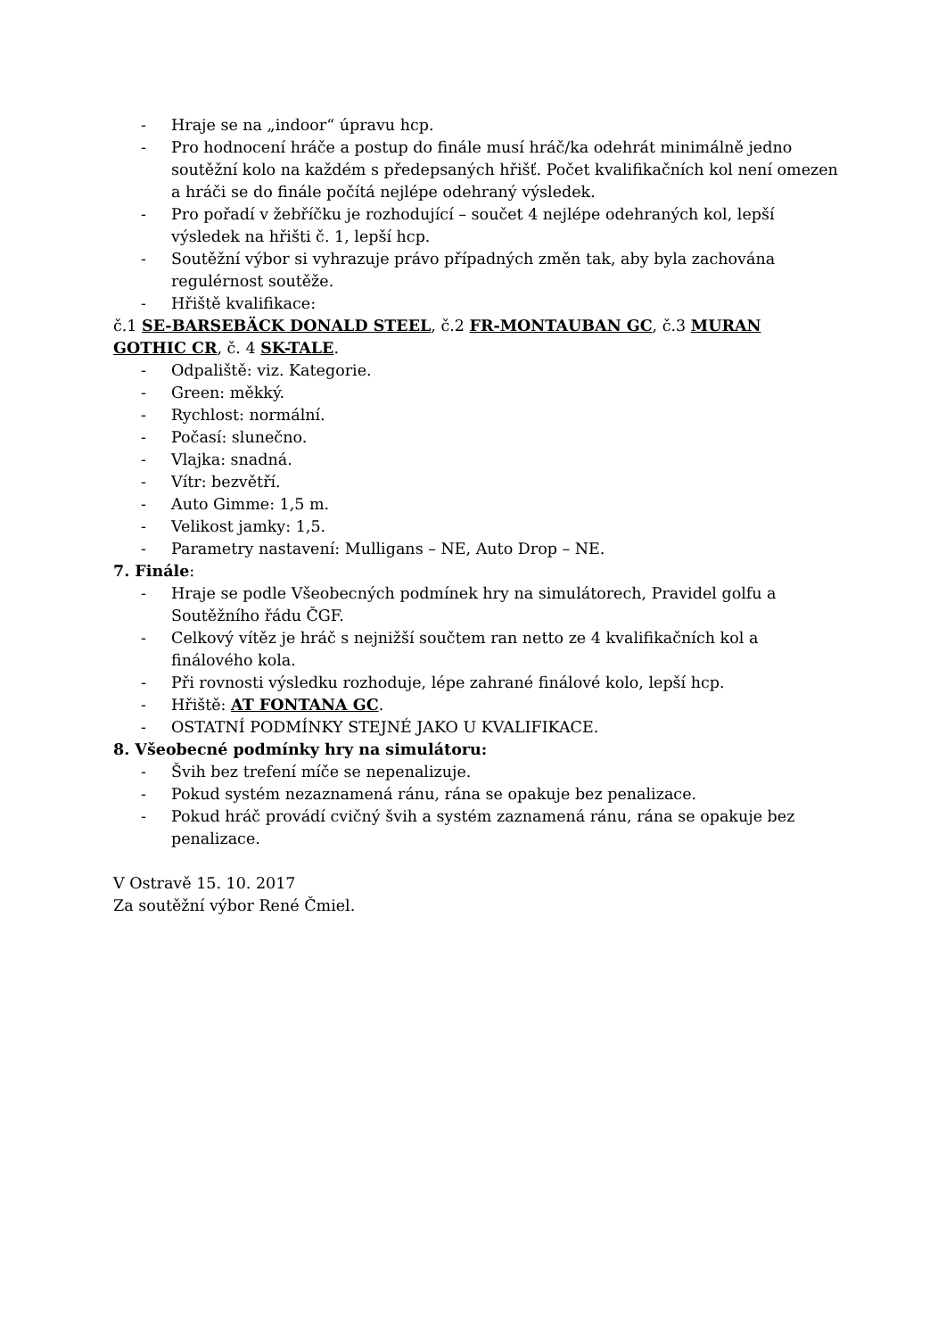- Hraje se na „indoor“ úpravu hcp.
- Pro hodnocení hráče a postup do finále musí hráč/ka odehrát minimálně jedno soutěžní kolo na každém s předepsaných hřišť. Počet kvalifikačních kol není omezen a hráči se do finále počítá nejlépe odehraný výsledek.
- Pro pořadí v žebříčku je rozhodující – součet 4 nejlépe odehraných kol, lepší výsledek na hřišti č. 1, lepší hcp.
- Soutěžní výbor si vyhrazuje právo případných změn tak, aby byla zachována regulérnost soutěže.
- Hřiště kvalifikace:
č.1 SE-BARSEBÄCK DONALD STEEL, č.2 FR-MONTAUBAN GC, č.3 MURAN GOTHIC CR, č. 4 SK-TALE.
- Odpaliště: viz. Kategorie.
- Green: měkký.
- Rychlost: normální.
- Počasí: slunečno.
- Vlajka: snadná.
- Vítr: bezvětří.
- Auto Gimme: 1,5 m.
- Velikost jamky: 1,5.
- Parametry nastavení: Mulligans – NE, Auto Drop – NE.
7. Finále:
- Hraje se podle Všeobecných podmínek hry na simulátorech, Pravidel golfu a Soutěžního řádu ČGF.
- Celkový vítěz je hráč s nejnižší součtem ran netto ze 4 kvalifikačních kol a finálového kola.
- Při rovnosti výsledku rozhoduje, lépe zahrané finálové kolo, lepší hcp.
- Hřiště: AT FONTANA GC.
- OSTATNÍ PODMÍNKY STEJNÉ JAKO U KVALIFIKACE.
8. Všeobecné podmínky hry na simulátoru:
- Švih bez trefení míče se nepenalizuje.
- Pokud systém nezaznamená ránu, rána se opakuje bez penalizace.
- Pokud hráč provádí cvičný švih a systém zaznamená ránu, rána se opakuje bez penalizace.
V Ostravě 15. 10. 2017
Za soutěžní výbor René Čmiel.